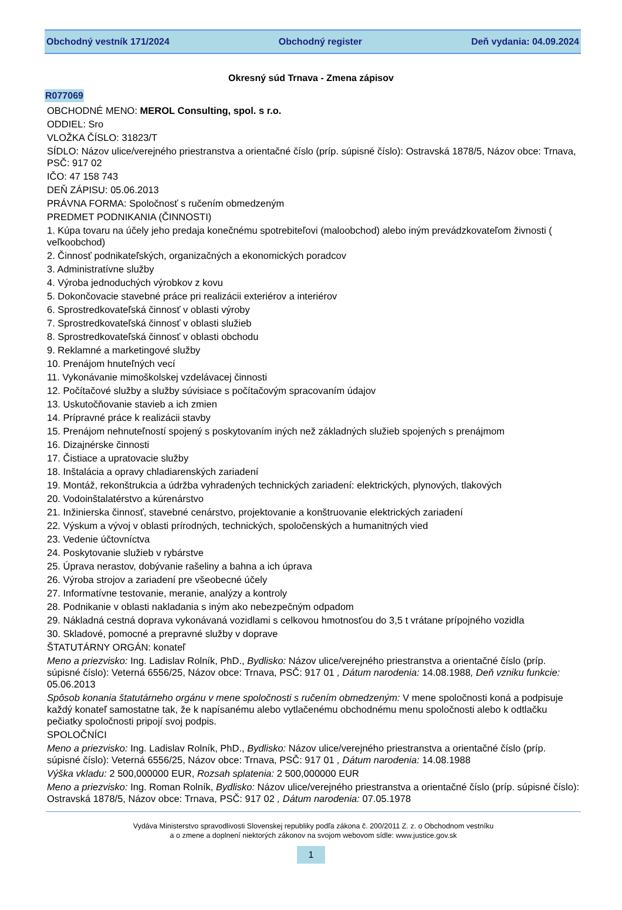Obchodný vestník 171/2024 Obchodný register Deň vydania: 04.09.2024
Okresný súd Trnava - Zmena zápisov
R077069
OBCHODNÉ MENO: MEROL Consulting, spol. s r.o.
ODDIEL: Sro
VLOŽKA ČÍSLO: 31823/T
SÍDLO: Názov ulice/verejného priestranstva a orientačné číslo (príp. súpisné číslo): Ostravská 1878/5, Názov obce: Trnava, PSČ: 917 02
IČO: 47 158 743
DEŇ ZÁPISU: 05.06.2013
PRÁVNA FORMA: Spoločnosť s ručením obmedzeným
PREDMET PODNIKANIA (ČINNOSTI)
1. Kúpa tovaru na účely jeho predaja konečnému spotrebiteľovi (maloobchod) alebo iným prevádzkovateľom živnosti ( veľkoobchod)
2. Činnosť podnikateľských, organizačných a ekonomických poradcov
3. Administratívne služby
4. Výroba jednoduchých výrobkov z kovu
5. Dokončovacie stavebné práce pri realizácii exteriérov a interiérov
6. Sprostredkovateľská činnosť v oblasti výroby
7. Sprostredkovateľská činnosť v oblasti služieb
8. Sprostredkovateľská činnosť v oblasti obchodu
9. Reklamné a marketingové služby
10. Prenájom hnuteľných vecí
11. Vykonávanie mimoškolskej vzdelávacej činnosti
12. Počítačové služby a služby súvisiace s počítačovým spracovaním údajov
13. Uskutočňovanie stavieb a ich zmien
14. Prípravné práce k realizácii stavby
15. Prenájom nehnuteľností spojený s poskytovaním iných než základných služieb spojených s prenájmom
16. Dizajnérske činnosti
17. Čistiace a upratovacie služby
18. Inštalácia a opravy chladiarenských zariadení
19. Montáž, rekonštrukcia a údržba vyhradených technických zariadení: elektrických, plynových, tlakových
20. Vodoinštalatérstvo a kúrenárstvo
21. Inžinierska činnosť, stavebné cenárstvo, projektovanie a konštruovanie elektrických zariadení
22. Výskum a vývoj v oblasti prírodných, technických, spoločenských a humanitných vied
23. Vedenie účtovníctva
24. Poskytovanie služieb v rybárstve
25. Úprava nerastov, dobývanie rašeliny a bahna a ich úprava
26. Výroba strojov a zariadení pre všeobecné účely
27. Informatívne testovanie, meranie, analýzy a kontroly
28. Podnikanie v oblasti nakladania s iným ako nebezpečným odpadom
29. Nákladná cestná doprava vykonávaná vozidlami s celkovou hmotnosťou do 3,5 t vrátane prípojného vozidla
30. Skladové, pomocné a prepravné služby v doprave
ŠTATUTÁRNY ORGÁN: konateľ
Meno a priezvisko: Ing. Ladislav Rolník, PhD., Bydlisko: Názov ulice/verejného priestranstva a orientačné číslo (príp. súpisné číslo): Veterná 6556/25, Názov obce: Trnava, PSČ: 917 01 , Dátum narodenia: 14.08.1988, Deň vzniku funkcie: 05.06.2013
Spôsob konania štatutárneho orgánu v mene spoločnosti s ručením obmedzeným: V mene spoločnosti koná a podpisuje každý konateľ samostatne tak, že k napísanému alebo vytlačenému obchodnému menu spoločnosti alebo k odtlačku pečiatky spoločnosti pripojí svoj podpis.
SPOLOČNÍCI
Meno a priezvisko: Ing. Ladislav Rolník, PhD., Bydlisko: Názov ulice/verejného priestranstva a orientačné číslo (príp. súpisné číslo): Veterná 6556/25, Názov obce: Trnava, PSČ: 917 01 , Dátum narodenia: 14.08.1988
Výška vkladu: 2 500,000000 EUR, Rozsah splatenia: 2 500,000000 EUR
Meno a priezvisko: Ing. Roman Rolník, Bydlisko: Názov ulice/verejného priestranstva a orientačné číslo (príp. súpisné číslo): Ostravská 1878/5, Názov obce: Trnava, PSČ: 917 02 , Dátum narodenia: 07.05.1978
Vydáva Ministerstvo spravodlivosti Slovenskej republiky podľa zákona č. 200/2011 Z. z. o Obchodnom vestníku
a o zmene a doplnení niektorých zákonov na svojom webovom sídle: www.justice.gov.sk
1